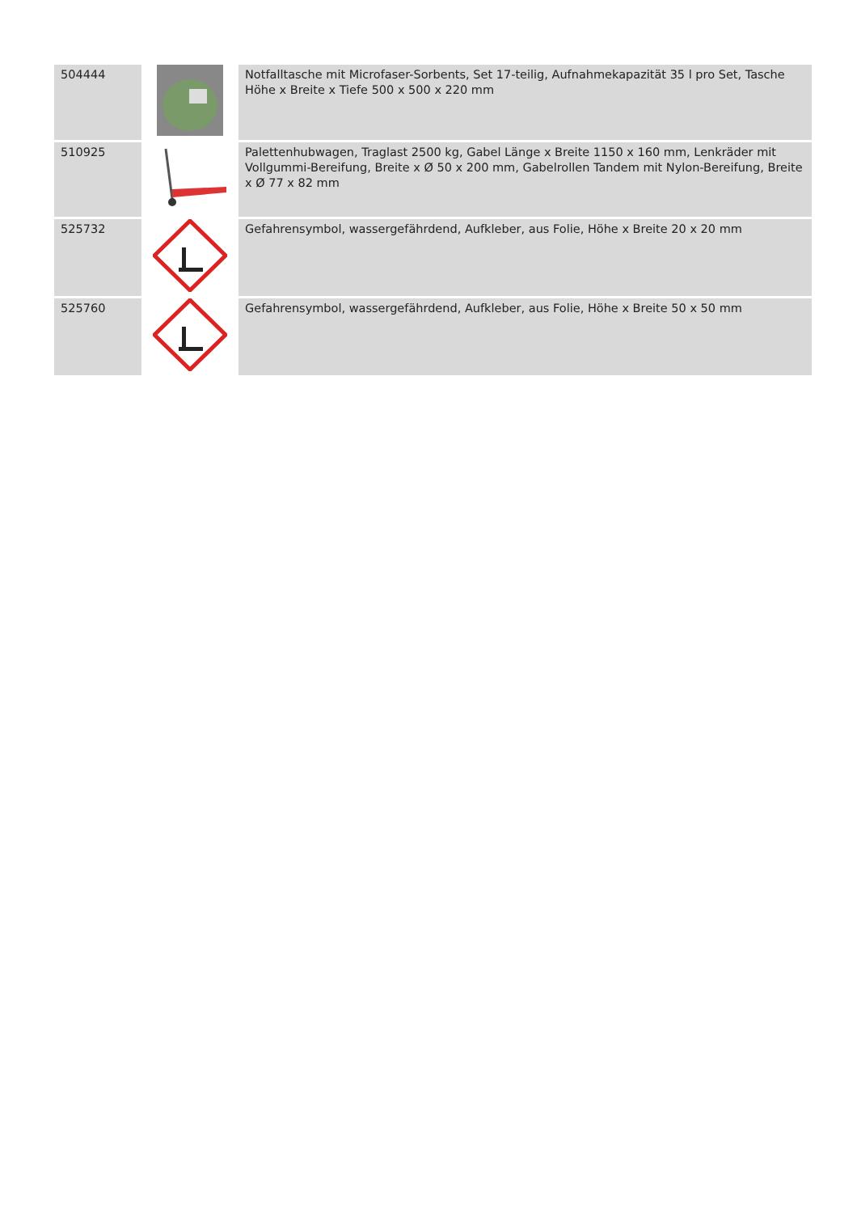| 504444 | | Notfalltasche mit Microfaser-Sorbents, Set 17-teilig, Aufnahmekapazität 35 l pro Set, Tasche Höhe x Breite x Tiefe 500 x 500 x 220 mm |
| 510925 | | Palettenhubwagen, Traglast 2500 kg, Gabel Länge x Breite 1150 x 160 mm, Lenkräder mit Vollgummi-Bereifung, Breite x Ø 50 x 200 mm, Gabelrollen Tandem mit Nylon-Bereifung, Breite x Ø 77 x 82 mm |
| 525732 | | Gefahrensymbol, wassergefährdend, Aufkleber, aus Folie, Höhe x Breite 20 x 20 mm |
| 525760 | | Gefahrensymbol, wassergefährdend, Aufkleber, aus Folie, Höhe x Breite 50 x 50 mm |